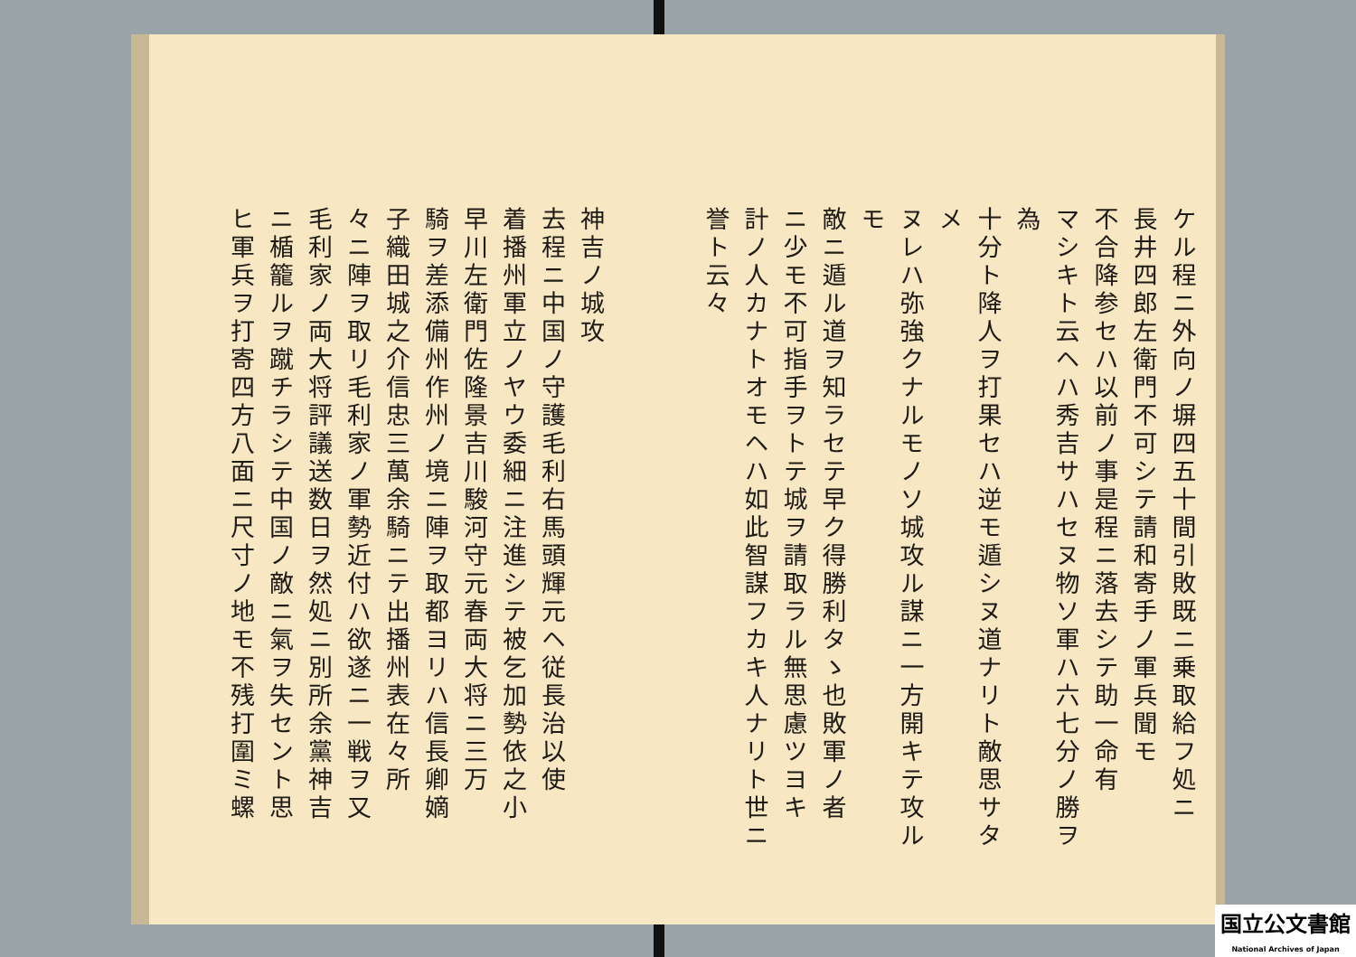ケル程ニ外向ノ塀四五十間引敗既ニ乗取給フ処ニ
長井四郎左衛門不可シテ請和寄手ノ軍兵聞モ
不合降参セハ以前ノ事是程ニ落去シテ助一命有
マシキト云ヘハ秀吉サハセヌ物ソ軍ハ六七分ノ勝ヲ為
十分ト降人ヲ打果セハ逆モ遁シヌ道ナリト敵思サタメ
ヌレハ弥強クナルモノソ城攻ル謀ニ一方開キテ攻ルモ
敵ニ遁ル道ヲ知ラセテ早ク得勝利タゝ也敗軍ノ者
ニ少モ不可指手ヲトテ城ヲ請取ラル無思慮ツヨキ
計ノ人カナトオモヘハ如此智謀フカキ人ナリト世ニ
誉ト云々
神吉ノ城攻
去程ニ中国ノ守護毛利右馬頭輝元ヘ従長治以使
着播州軍立ノヤウ委細ニ注進シテ被乞加勢依之小
早川左衛門佐隆景吉川駿河守元春両大将ニ三万
騎ヲ差添備州作州ノ境ニ陣ヲ取都ヨリハ信長卿嫡
子織田城之介信忠三萬余騎ニテ出播州表在々所
々ニ陣ヲ取リ毛利家ノ軍勢近付ハ欲遂ニ一戦ヲ又
毛利家ノ両大将評議送数日ヲ然処ニ別所余黨神吉
ニ楯籠ルヲ蹴チラシテ中国ノ敵ニ氣ヲ失セント思
ヒ軍兵ヲ打寄四方八面ニ尺寸ノ地モ不残打圍ミ螺
国立公文書館
National Archives of Japan